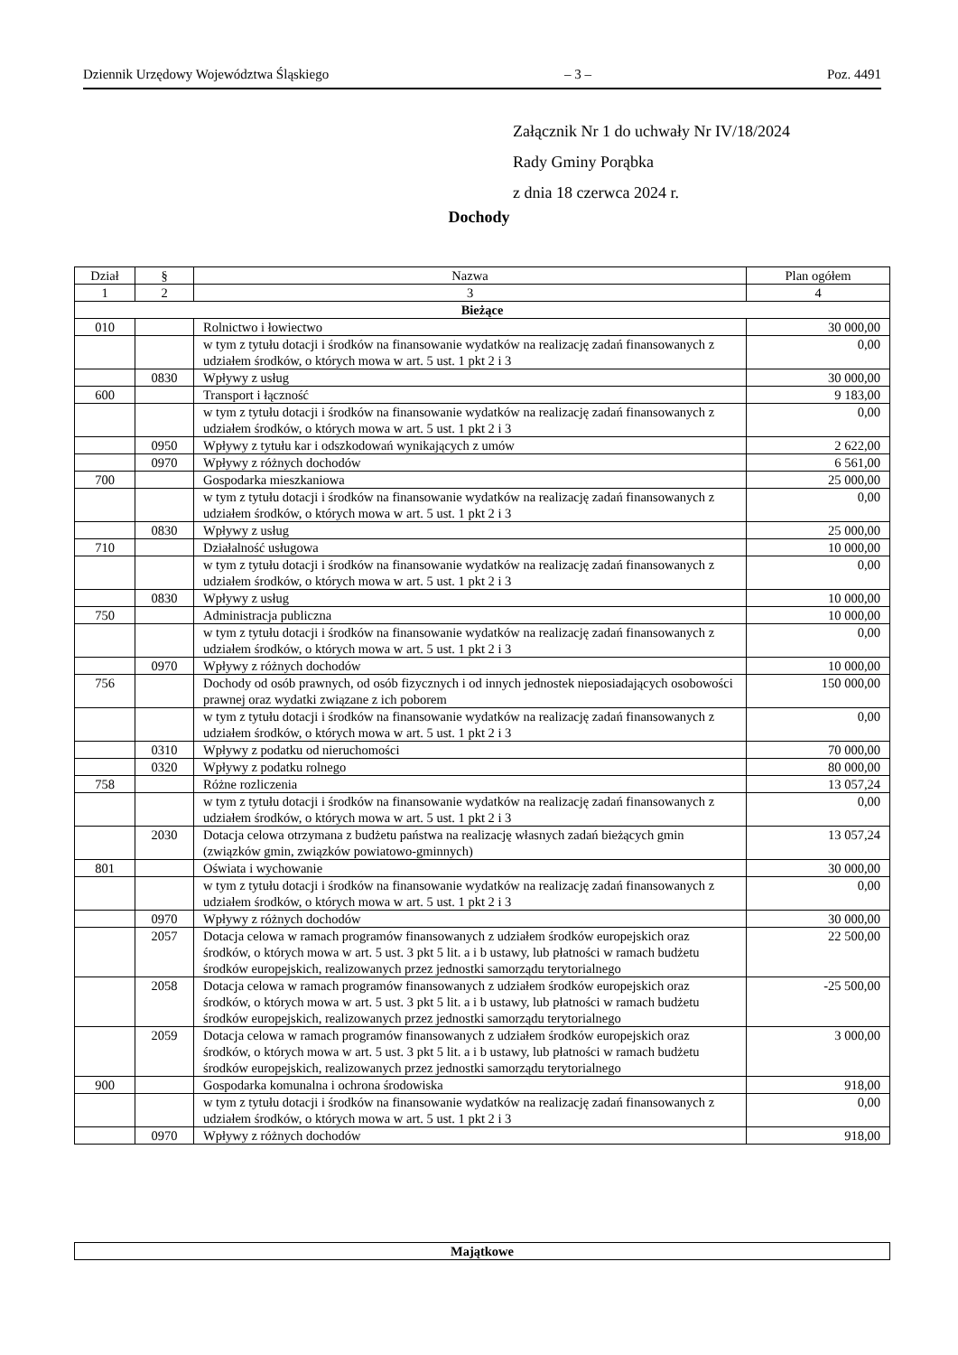Dziennik Urzędowy Województwa Śląskiego – 3 – Poz. 4491
Załącznik Nr 1 do uchwały Nr IV/18/2024
Rady Gminy Porąbka
z dnia 18 czerwca 2024 r.
Dochody
| Dział | § | Nazwa | Plan ogółem |
| --- | --- | --- | --- |
| 1 | 2 | 3 | 4 |
| Bieżące | | | |
| 010 | | Rolnictwo i łowiectwo | 30 000,00 |
| | | w tym z tytułu dotacji i środków na finansowanie wydatków na realizację zadań finansowanych z udziałem środków, o których mowa w art. 5 ust. 1 pkt 2 i 3 | 0,00 |
| | 0830 | Wpływy z usług | 30 000,00 |
| 600 | | Transport i łączność | 9 183,00 |
| | | w tym z tytułu dotacji i środków na finansowanie wydatków na realizację zadań finansowanych z udziałem środków, o których mowa w art. 5 ust. 1 pkt 2 i 3 | 0,00 |
| | 0950 | Wpływy z tytułu kar i odszkodowań wynikających z umów | 2 622,00 |
| | 0970 | Wpływy z różnych dochodów | 6 561,00 |
| 700 | | Gospodarka mieszkaniowa | 25 000,00 |
| | | w tym z tytułu dotacji i środków na finansowanie wydatków na realizację zadań finansowanych z udziałem środków, o których mowa w art. 5 ust. 1 pkt 2 i 3 | 0,00 |
| | 0830 | Wpływy z usług | 25 000,00 |
| 710 | | Działalność usługowa | 10 000,00 |
| | | w tym z tytułu dotacji i środków na finansowanie wydatków na realizację zadań finansowanych z udziałem środków, o których mowa w art. 5 ust. 1 pkt 2 i 3 | 0,00 |
| | 0830 | Wpływy z usług | 10 000,00 |
| 750 | | Administracja publiczna | 10 000,00 |
| | | w tym z tytułu dotacji i środków na finansowanie wydatków na realizację zadań finansowanych z udziałem środków, o których mowa w art. 5 ust. 1 pkt 2 i 3 | 0,00 |
| | 0970 | Wpływy z różnych dochodów | 10 000,00 |
| 756 | | Dochody od osób prawnych, od osób fizycznych i od innych jednostek nieposiadających osobowości prawnej oraz wydatki związane z ich poborem | 150 000,00 |
| | | w tym z tytułu dotacji i środków na finansowanie wydatków na realizację zadań finansowanych z udziałem środków, o których mowa w art. 5 ust. 1 pkt 2 i 3 | 0,00 |
| | 0310 | Wpływy z podatku od nieruchomości | 70 000,00 |
| | 0320 | Wpływy z podatku rolnego | 80 000,00 |
| 758 | | Różne rozliczenia | 13 057,24 |
| | | w tym z tytułu dotacji i środków na finansowanie wydatków na realizację zadań finansowanych z udziałem środków, o których mowa w art. 5 ust. 1 pkt 2 i 3 | 0,00 |
| | 2030 | Dotacja celowa otrzymana z budżetu państwa na realizację własnych zadań bieżących gmin (związków gmin, związków powiatowo-gminnych) | 13 057,24 |
| 801 | | Oświata i wychowanie | 30 000,00 |
| | | w tym z tytułu dotacji i środków na finansowanie wydatków na realizację zadań finansowanych z udziałem środków, o których mowa w art. 5 ust. 1 pkt 2 i 3 | 0,00 |
| | 0970 | Wpływy z różnych dochodów | 30 000,00 |
| | 2057 | Dotacja celowa w ramach programów finansowanych z udziałem środków europejskich oraz środków, o których mowa w art. 5 ust. 3 pkt 5 lit. a i b ustawy, lub płatności w ramach budżetu środków europejskich, realizowanych przez jednostki samorządu terytorialnego | 22 500,00 |
| | 2058 | Dotacja celowa w ramach programów finansowanych z udziałem środków europejskich oraz środków, o których mowa w art. 5 ust. 3 pkt 5 lit. a i b ustawy, lub płatności w ramach budżetu środków europejskich, realizowanych przez jednostki samorządu terytorialnego | -25 500,00 |
| | 2059 | Dotacja celowa w ramach programów finansowanych z udziałem środków europejskich oraz środków, o których mowa w art. 5 ust. 3 pkt 5 lit. a i b ustawy, lub płatności w ramach budżetu środków europejskich, realizowanych przez jednostki samorządu terytorialnego | 3 000,00 |
| 900 | | Gospodarka komunalna i ochrona środowiska | 918,00 |
| | | w tym z tytułu dotacji i środków na finansowanie wydatków na realizację zadań finansowanych z udziałem środków, o których mowa w art. 5 ust. 1 pkt 2 i 3 | 0,00 |
| | 0970 | Wpływy z różnych dochodów | 918,00 |
| Majątkowe |